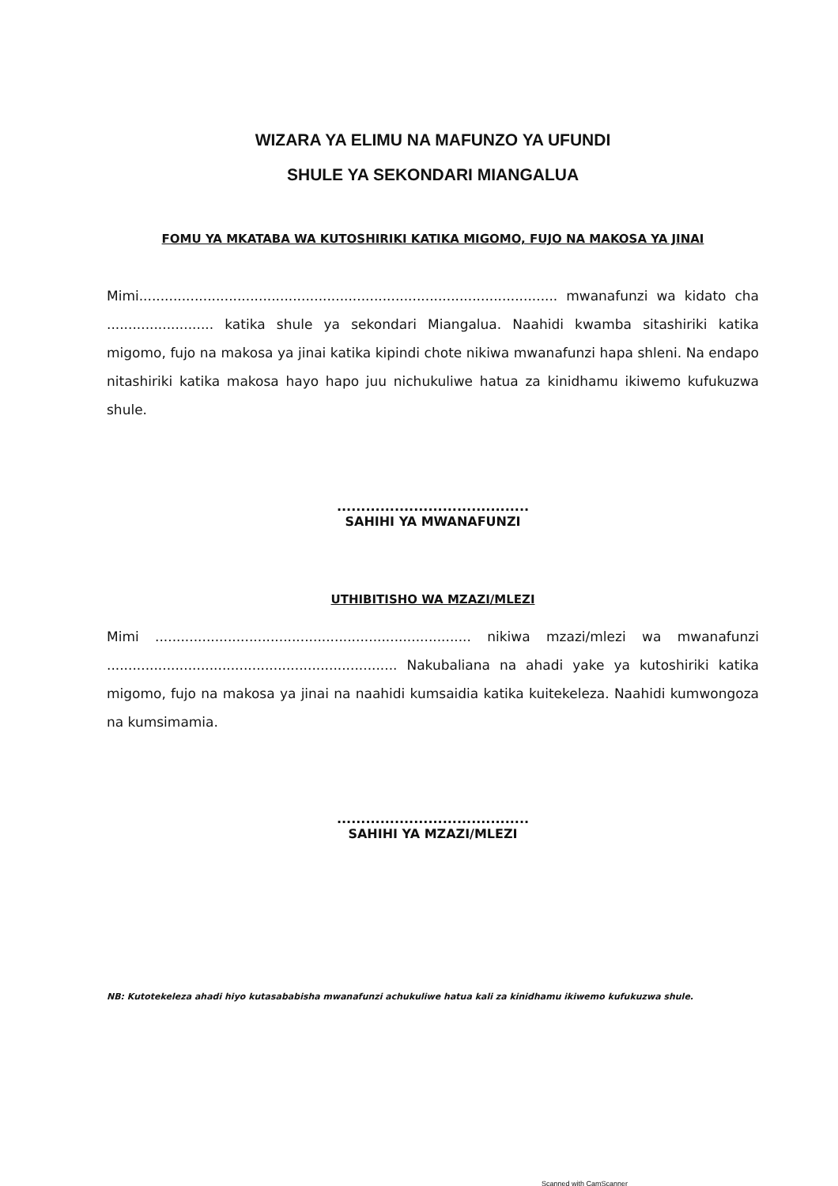WIZARA YA ELIMU NA MAFUNZO YA UFUNDI
SHULE YA SEKONDARI MIANGALUA
FOMU YA MKATABA WA KUTOSHIRIKI KATIKA MIGOMO, FUJO NA MAKOSA YA JINAI
Mimi.................................................................................................. mwanafunzi wa kidato cha ......................... katika shule ya sekondari Miangalua. Naahidi kwamba sitashiriki katika migomo, fujo na makosa ya jinai katika kipindi chote nikiwa mwanafunzi hapa shleni. Na endapo nitashiriki katika makosa hayo hapo juu nichukuliwe hatua za kinidhamu ikiwemo kufukuzwa shule.
........................................
SAHIHI YA MWANAFUNZI
UTHIBITISHO WA MZAZI/MLEZI
Mimi .......................................................................... nikiwa mzazi/mlezi wa mwanafunzi .................................................................... Nakubaliana na ahadi yake ya kutoshiriki katika migomo, fujo na makosa ya jinai na naahidi kumsaidia katika kuitekeleza. Naahidi kumwongoza na kumsimamia.
........................................
SAHIHI YA MZAZI/MLEZI
NB: Kutotekeleza ahadi hiyo kutasababisha mwanafunzi achukuliwe hatua kali za kinidhamu ikiwemo kufukuzwa shule.
Scanned with CamScanner